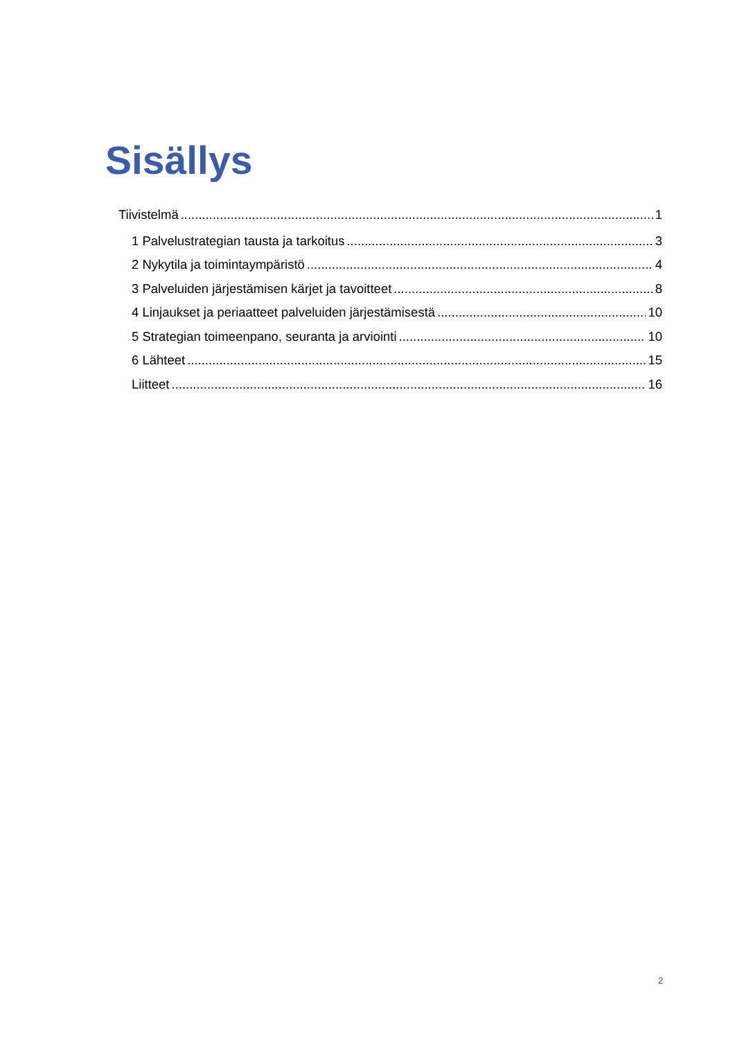Sisällys
Tiivistelmä 1
1 Palvelustrategian tausta ja tarkoitus 3
2 Nykytila ja toimintaympäristö 4
3 Palveluiden järjestämisen kärjet ja tavoitteet 8
4 Linjaukset ja periaatteet palveluiden järjestämisestä 10
5 Strategian toimeenpano, seuranta ja arviointi 10
6 Lähteet 15
Liitteet 16
2